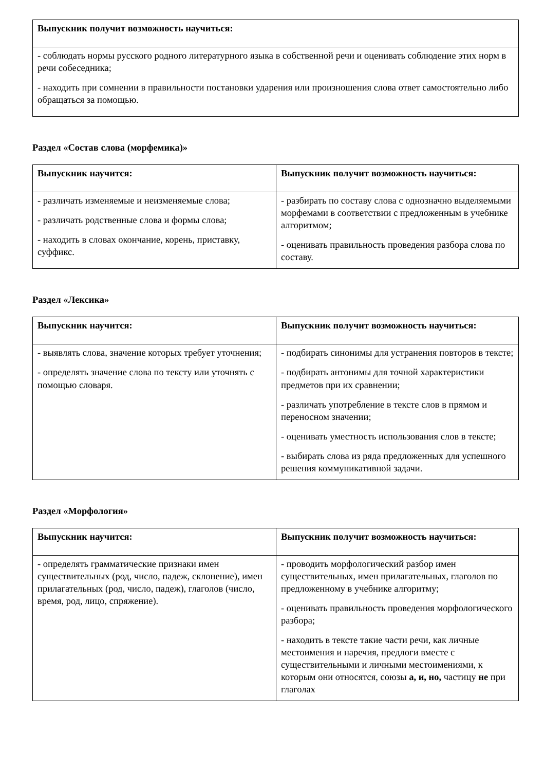| Выпускник получит возможность научиться: |
| --- |
| - соблюдать нормы русского родного литературного языка в собственной речи и оценивать соблюдение этих норм в речи собеседника; - находить при сомнении в правильности постановки ударения или произношения слова ответ самостоятельно либо обращаться за помощью. |
Раздел «Состав слова (морфемика)»
| Выпускник научится: | Выпускник получит возможность научиться: |
| --- | --- |
| - различать изменяемые и неизменяемые слова; - различать родственные слова и формы слова; - находить в словах окончание, корень, приставку, суффикс. | - разбирать по составу слова с однозначно выделяемыми морфемами в соответствии с предложенным в учебнике алгоритмом; - оценивать правильность проведения разбора слова по составу. |
Раздел «Лексика»
| Выпускник научится: | Выпускник получит возможность научиться: |
| --- | --- |
| - выявлять слова, значение которых требует уточнения; - определять значение слова по тексту или уточнять с помощью словаря. | - подбирать синонимы для устранения повторов в тексте; - подбирать антонимы для точной характеристики предметов при их сравнении; - различать употребление в тексте слов в прямом и переносном значении; - оценивать уместность использования слов в тексте; - выбирать слова из ряда предложенных для успешного решения коммуникативной задачи. |
Раздел «Морфология»
| Выпускник научится: | Выпускник получит возможность научиться: |
| --- | --- |
| - определять грамматические признаки имен существительных (род, число, падеж, склонение), имен прилагательных (род, число, падеж), глаголов (число, время, род, лицо, спряжение). | - проводить морфологический разбор имен существительных, имен прилагательных, глаголов по предложенному в учебнике алгоритму; - оценивать правильность проведения морфологического разбора; - находить в тексте такие части речи, как личные местоимения и наречия, предлоги вместе с существительными и личными местоимениями, к которым они относятся, союзы а, и, но, частицу не при глаголах |